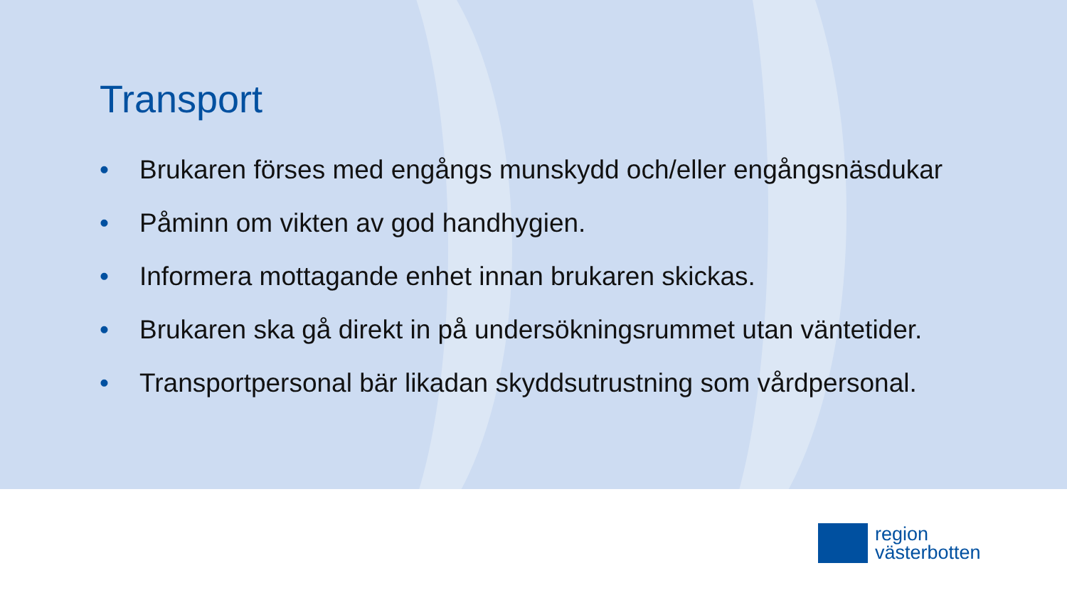Transport
• Brukaren förses med engångs munskydd och/eller engångsnäsdukar
• Påminn om vikten av god handhygien.
• Informera mottagande enhet innan brukaren skickas.
• Brukaren ska gå direkt in på undersökningsrummet utan väntetider.
• Transportpersonal bär likadan skyddsutrustning som vårdpersonal.
region
västerbotten